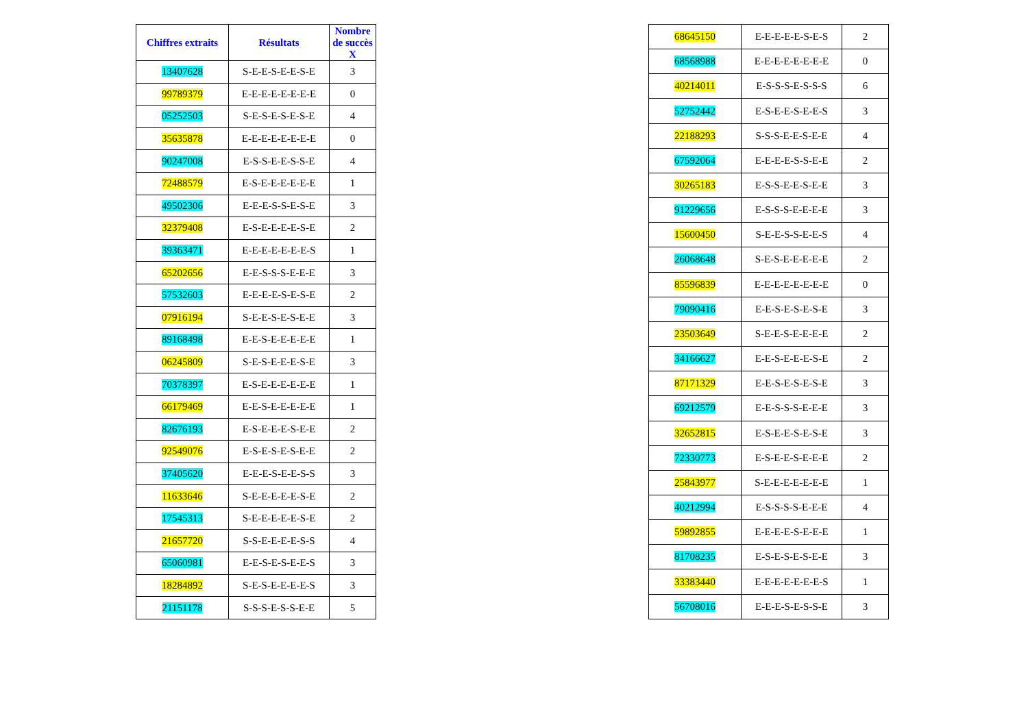| Chiffres extraits | Résultats | Nombre de succès X |
| --- | --- | --- |
| 13407628 | S-E-E-S-E-E-S-E | 3 |
| 99789379 | E-E-E-E-E-E-E-E | 0 |
| 05252503 | S-E-S-E-S-E-S-E | 4 |
| 35635878 | E-E-E-E-E-E-E-E | 0 |
| 90247008 | E-S-S-E-E-S-S-E | 4 |
| 72488579 | E-S-E-E-E-E-E-E | 1 |
| 49502306 | E-E-E-S-S-E-S-E | 3 |
| 32379408 | E-S-E-E-E-E-S-E | 2 |
| 39363471 | E-E-E-E-E-E-E-S | 1 |
| 65202656 | E-E-S-S-S-E-E-E | 3 |
| 57532603 | E-E-E-E-S-E-S-E | 2 |
| 07916194 | S-E-E-S-E-S-E-E | 3 |
| 89168498 | E-E-S-E-E-E-E-E | 1 |
| 06245809 | S-E-S-E-E-E-S-E | 3 |
| 70378397 | E-S-E-E-E-E-E-E | 1 |
| 66179469 | E-E-S-E-E-E-E-E | 1 |
| 82676193 | E-S-E-E-E-S-E-E | 2 |
| 92549076 | E-S-E-S-E-S-E-E | 2 |
| 37405620 | E-E-E-S-E-E-S-S | 3 |
| 11633646 | S-E-E-E-E-E-S-E | 2 |
| 17545313 | S-E-E-E-E-E-S-E | 2 |
| 21657720 | S-S-E-E-E-E-S-S | 4 |
| 65060981 | E-E-S-E-S-E-E-S | 3 |
| 18284892 | S-E-S-E-E-E-E-S | 3 |
| 21151178 | S-S-S-E-S-S-E-E | 5 |
| 68645150 | E-E-E-E-E-S-E-S | 2 |
| 68568988 | E-E-E-E-E-E-E-E | 0 |
| 40214011 | E-S-S-S-E-S-S-S | 6 |
| 52752442 | E-S-E-E-S-E-E-S | 3 |
| 22188293 | S-S-S-E-E-S-E-E | 4 |
| 67592064 | E-E-E-E-S-S-E-E | 2 |
| 30265183 | E-S-S-E-E-S-E-E | 3 |
| 91229656 | E-S-S-S-E-E-E-E | 3 |
| 15600450 | S-E-E-S-S-E-E-S | 4 |
| 26068648 | S-E-S-E-E-E-E-E | 2 |
| 85596839 | E-E-E-E-E-E-E-E | 0 |
| 79090416 | E-E-S-E-S-E-S-E | 3 |
| 23503649 | S-E-E-S-E-E-E-E | 2 |
| 34166627 | E-E-S-E-E-E-S-E | 2 |
| 87171329 | E-E-S-E-S-E-S-E | 3 |
| 69212579 | E-E-S-S-S-E-E-E | 3 |
| 32652815 | E-S-E-E-S-E-S-E | 3 |
| 72330773 | E-S-E-E-S-E-E-E | 2 |
| 25843977 | S-E-E-E-E-E-E-E | 1 |
| 40212994 | E-S-S-S-S-E-E-E | 4 |
| 59892855 | E-E-E-E-S-E-E-E | 1 |
| 81708235 | E-S-E-S-E-S-E-E | 3 |
| 33383440 | E-E-E-E-E-E-E-S | 1 |
| 56708016 | E-E-E-S-E-S-S-E | 3 |